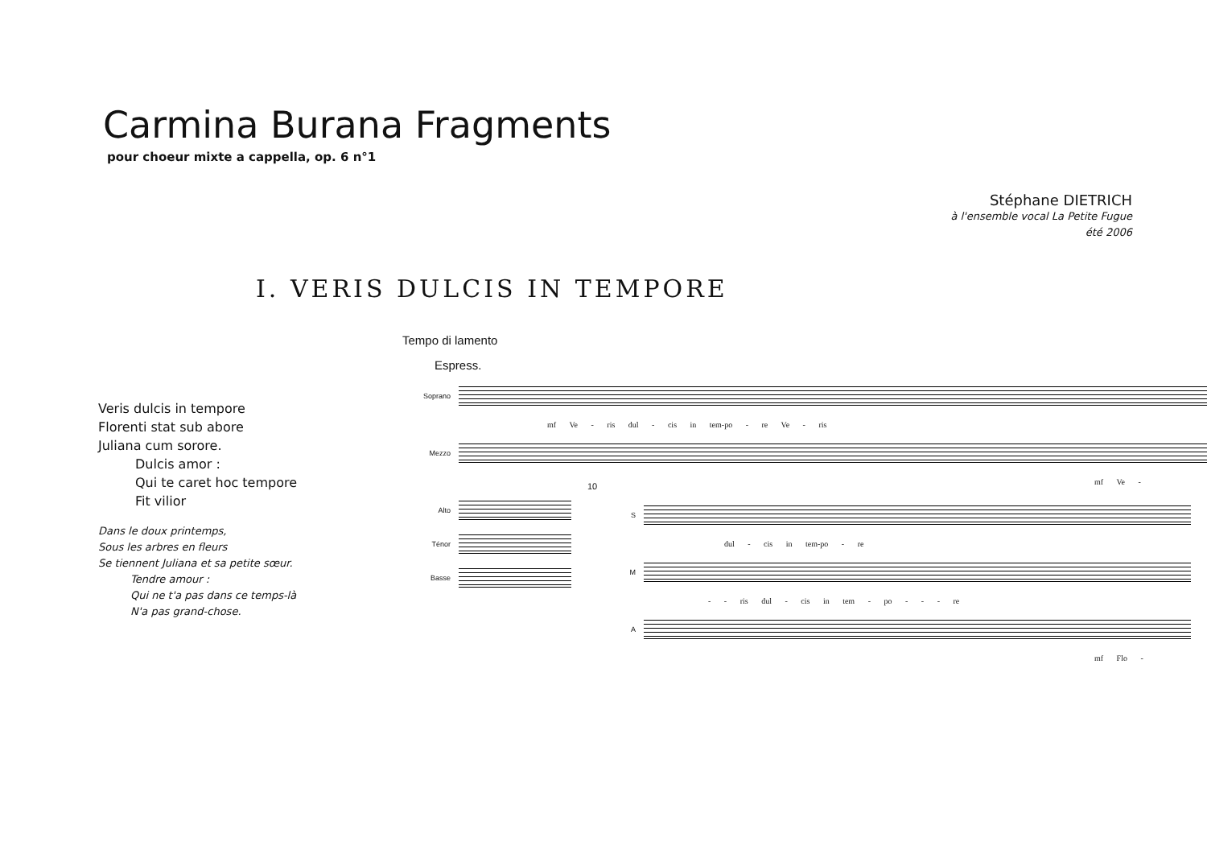Carmina Burana Fragments
pour choeur mixte a cappella, op. 6 n°1
Stéphane DIETRICH
à l'ensemble vocal La Petite Fugue
été 2006
I. VERIS DULCIS IN TEMPORE
Veris dulcis in tempore
Florenti stat sub abore
Juliana cum sorore.
Dulcis amor :
Qui te caret hoc tempore
Fit vilior
Dans le doux printemps,
Sous les arbres en fleurs
Se tiennent Juliana et sa petite sœur.
Tendre amour :
Qui ne t'a pas dans ce temps-là
N'a pas grand-chose.
Tempo di lamento
Espress.
Soprano
mf Ve - ris dul - cis in tem-po - re Ve - ris
Mezzo
mf Ve -
Alto
Ténor
Basse
10
S
dul - cis in tem-po - re
M
- - ris dul - cis in tem - po - - - re
A
mf Flo -